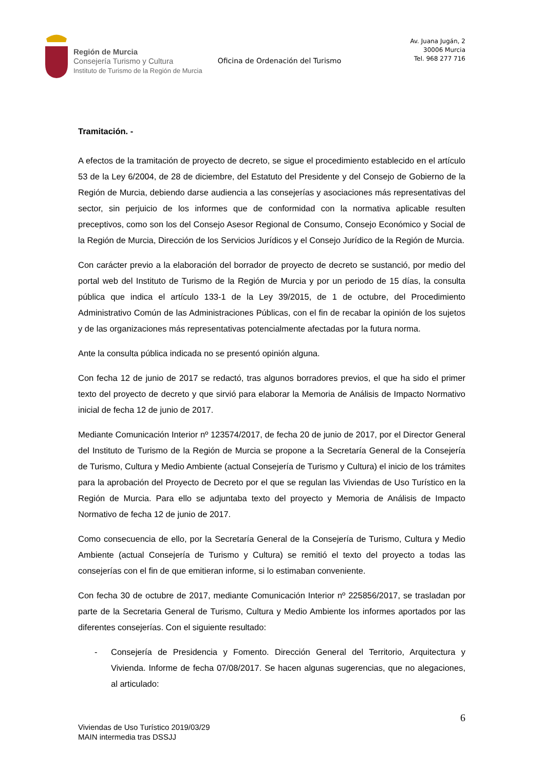Región de Murcia
Consejería Turismo y Cultura
Instituto de Turismo de la Región de Murcia
Oficina de Ordenación del Turismo
Av. Juana Jugán, 2
30006 Murcia
Tel. 968 277 716
Tramitación. -
A efectos de la tramitación de proyecto de decreto, se sigue el procedimiento establecido en el artículo 53 de la Ley 6/2004, de 28 de diciembre, del Estatuto del Presidente y del Consejo de Gobierno de la Región de Murcia, debiendo darse audiencia a las consejerías y asociaciones más representativas del sector, sin perjuicio de los informes que de conformidad con la normativa aplicable resulten preceptivos, como son los del Consejo Asesor Regional de Consumo, Consejo Económico y Social de la Región de Murcia, Dirección de los Servicios Jurídicos y el Consejo Jurídico de la Región de Murcia.
Con carácter previo a la elaboración del borrador de proyecto de decreto se sustanció, por medio del portal web del Instituto de Turismo de la Región de Murcia y por un periodo de 15 días, la consulta pública que indica el artículo 133-1 de la Ley 39/2015, de 1 de octubre, del Procedimiento Administrativo Común de las Administraciones Públicas, con el fin de recabar la opinión de los sujetos y de las organizaciones más representativas potencialmente afectadas por la futura norma.
Ante la consulta pública indicada no se presentó opinión alguna.
Con fecha 12 de junio de 2017 se redactó, tras algunos borradores previos, el que ha sido el primer texto del proyecto de decreto y que sirvió para elaborar la Memoria de Análisis de Impacto Normativo inicial de fecha 12 de junio de 2017.
Mediante Comunicación Interior nº 123574/2017, de fecha 20 de junio de 2017, por el Director General del Instituto de Turismo de la Región de Murcia se propone a la Secretaría General de la Consejería de Turismo, Cultura y Medio Ambiente (actual Consejería de Turismo y Cultura) el inicio de los trámites para la aprobación del Proyecto de Decreto por el que se regulan las Viviendas de Uso Turístico en la Región de Murcia. Para ello se adjuntaba texto del proyecto y Memoria de Análisis de Impacto Normativo de fecha 12 de junio de 2017.
Como consecuencia de ello, por la Secretaría General de la Consejería de Turismo, Cultura y Medio Ambiente (actual Consejería de Turismo y Cultura) se remitió el texto del proyecto a todas las consejerías con el fin de que emitieran informe, si lo estimaban conveniente.
Con fecha 30 de octubre de 2017, mediante Comunicación Interior nº 225856/2017, se trasladan por parte de la Secretaria General de Turismo, Cultura y Medio Ambiente los informes aportados por las diferentes consejerías. Con el siguiente resultado:
- Consejería de Presidencia y Fomento. Dirección General del Territorio, Arquitectura y Vivienda. Informe de fecha 07/08/2017. Se hacen algunas sugerencias, que no alegaciones, al articulado:
6
Viviendas de Uso Turístico 2019/03/29
MAIN intermedia tras DSSJJ